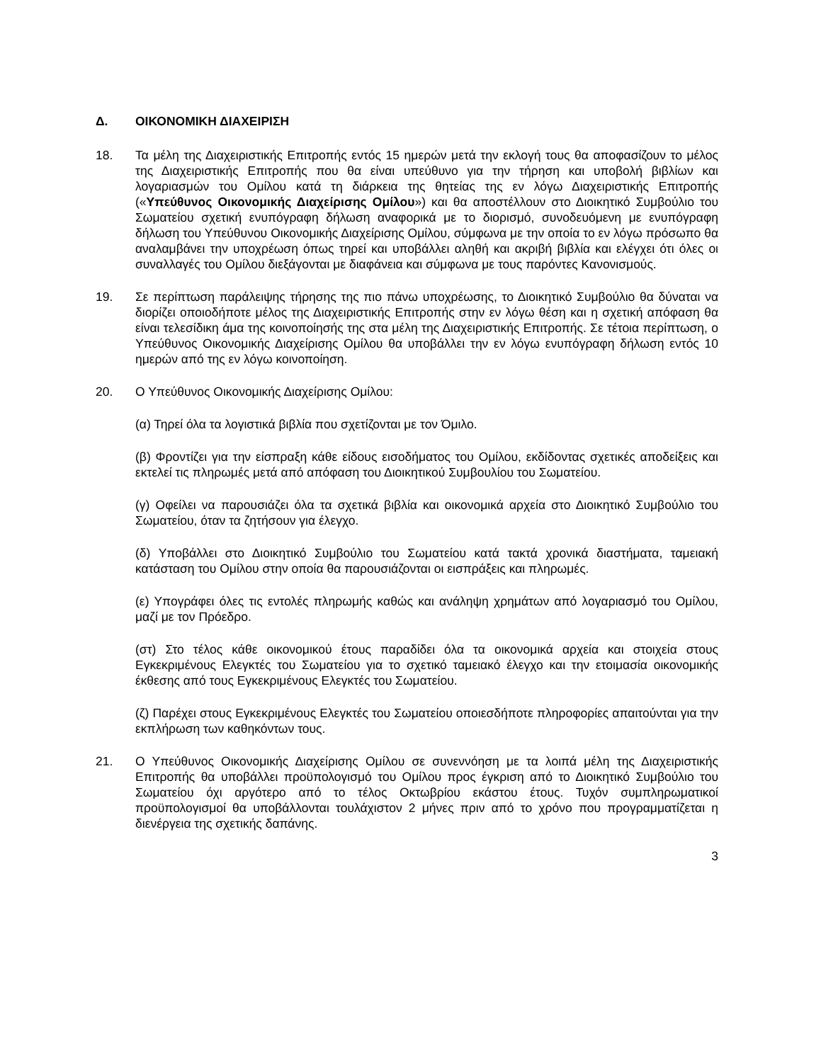Δ. ΟΙΚΟΝΟΜΙΚΗ ΔΙΑΧΕΙΡΙΣΗ
18. Τα μέλη της Διαχειριστικής Επιτροπής εντός 15 ημερών μετά την εκλογή τους θα αποφασίζουν το μέλος της Διαχειριστικής Επιτροπής που θα είναι υπεύθυνο για την τήρηση και υποβολή βιβλίων και λογαριασμών του Ομίλου κατά τη διάρκεια της θητείας της εν λόγω Διαχειριστικής Επιτροπής («Υπεύθυνος Οικονομικής Διαχείρισης Ομίλου») και θα αποστέλλουν στο Διοικητικό Συμβούλιο του Σωματείου σχετική ενυπόγραφη δήλωση αναφορικά με το διορισμό, συνοδευόμενη με ενυπόγραφη δήλωση του Υπεύθυνου Οικονομικής Διαχείρισης Ομίλου, σύμφωνα με την οποία το εν λόγω πρόσωπο θα αναλαμβάνει την υποχρέωση όπως τηρεί και υποβάλλει αληθή και ακριβή βιβλία και ελέγχει ότι όλες οι συναλλαγές του Ομίλου διεξάγονται με διαφάνεια και σύμφωνα με τους παρόντες Κανονισμούς.
19. Σε περίπτωση παράλειψης τήρησης της πιο πάνω υποχρέωσης, το Διοικητικό Συμβούλιο θα δύναται να διορίζει οποιοδήποτε μέλος της Διαχειριστικής Επιτροπής στην εν λόγω θέση και η σχετική απόφαση θα είναι τελεσίδικη άμα της κοινοποίησής της στα μέλη της Διαχειριστικής Επιτροπής. Σε τέτοια περίπτωση, ο Υπεύθυνος Οικονομικής Διαχείρισης Ομίλου θα υποβάλλει την εν λόγω ενυπόγραφη δήλωση εντός 10 ημερών από της εν λόγω κοινοποίηση.
20. Ο Υπεύθυνος Οικονομικής Διαχείρισης Ομίλου:
(α) Τηρεί όλα τα λογιστικά βιβλία που σχετίζονται με τον Όμιλο.
(β) Φροντίζει για την είσπραξη κάθε είδους εισοδήματος του Ομίλου, εκδίδοντας σχετικές αποδείξεις και εκτελεί τις πληρωμές μετά από απόφαση του Διοικητικού Συμβουλίου του Σωματείου.
(γ) Οφείλει να παρουσιάζει όλα τα σχετικά βιβλία και οικονομικά αρχεία στο Διοικητικό Συμβούλιο του Σωματείου, όταν τα ζητήσουν για έλεγχο.
(δ) Υποβάλλει στο Διοικητικό Συμβούλιο του Σωματείου κατά τακτά χρονικά διαστήματα, ταμειακή κατάσταση του Ομίλου στην οποία θα παρουσιάζονται οι εισπράξεις και πληρωμές.
(ε) Υπογράφει όλες τις εντολές πληρωμής καθώς και ανάληψη χρημάτων από λογαριασμό του Ομίλου, μαζί με τον Πρόεδρο.
(στ) Στο τέλος κάθε οικονομικού έτους παραδίδει όλα τα οικονομικά αρχεία και στοιχεία στους Εγκεκριμένους Ελεγκτές του Σωματείου για το σχετικό ταμειακό έλεγχο και την ετοιμασία οικονομικής έκθεσης από τους Εγκεκριμένους Ελεγκτές του Σωματείου.
(ζ) Παρέχει στους Εγκεκριμένους Ελεγκτές του Σωματείου οποιεσδήποτε πληροφορίες απαιτούνται για την εκπλήρωση των καθηκόντων τους.
21. Ο Υπεύθυνος Οικονομικής Διαχείρισης Ομίλου σε συνεννόηση με τα λοιπά μέλη της Διαχειριστικής Επιτροπής θα υποβάλλει προϋπολογισμό του Ομίλου προς έγκριση από το Διοικητικό Συμβούλιο του Σωματείου όχι αργότερο από το τέλος Οκτωβρίου εκάστου έτους. Τυχόν συμπληρωματικοί προϋπολογισμοί θα υποβάλλονται τουλάχιστον 2 μήνες πριν από το χρόνο που προγραμματίζεται η διενέργεια της σχετικής δαπάνης.
3